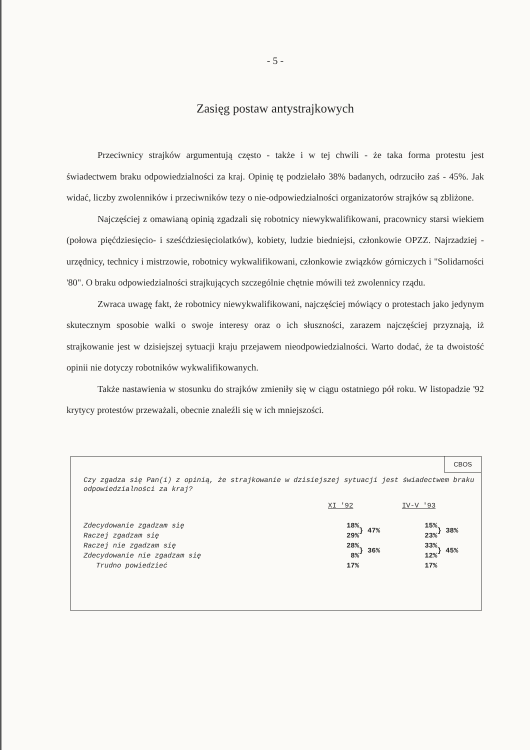- 5 -
Zasięg postaw antystrajkowych
Przeciwnicy strajków argumentują często - także i w tej chwili - że taka forma protestu jest świadectwem braku odpowiedzialności za kraj. Opinię tę podzielało 38% badanych, odrzuciło zaś - 45%. Jak widać, liczby zwolenników i przeciwników tezy o nie-odpowiedzialności organizatorów strajków są zbliżone.
Najczęściej z omawianą opinią zgadzali się robotnicy niewykwalifikowani, pracownicy starsi wiekiem (połowa pięćdziesięcio- i sześćdziesięciolatków), kobiety, ludzie biedniejsi, członkowie OPZZ. Najrzadziej - urzędnicy, technicy i mistrzowie, robotnicy wykwalifikowani, członkowie związków górniczych i "Solidarności '80". O braku odpowiedzialności strajkujących szczególnie chętnie mówili też zwolennicy rządu.
Zwraca uwagę fakt, że robotnicy niewykwalifikowani, najczęściej mówiący o protestach jako jedynym skutecznym sposobie walki o swoje interesy oraz o ich słuszności, zarazem najczęściej przyznają, iż strajkowanie jest w dzisiejszej sytuacji kraju przejawem nieodpowiedzialności. Warto dodać, że ta dwoistość opinii nie dotyczy robotników wykwalifikowanych.
Także nastawienia w stosunku do strajków zmieniły się w ciągu ostatniego pół roku. W listopadzie '92 krytycy protestów przeważali, obecnie znaleźli się w ich mniejszości.
CBOS
Czy zgadza się Pan(i) z opinią, że strajkowanie w dzisiejszej sytuacji jest świadectwem braku odpowiedzialności za kraj?
| | XI '92 | | IV-V '93 | |
| Zdecydowanie zgadzam się | 18% | } 47% | 15% | } 38% |
| Raczej zgadzam się | 29% | | 23% | |
| Raczej nie zgadzam się | 28% | } 36% | 33% | } 45% |
| Zdecydowanie nie zgadzam się | 8% | | 12% | |
| Trudno powiedzieć | 17% | | 17% | |